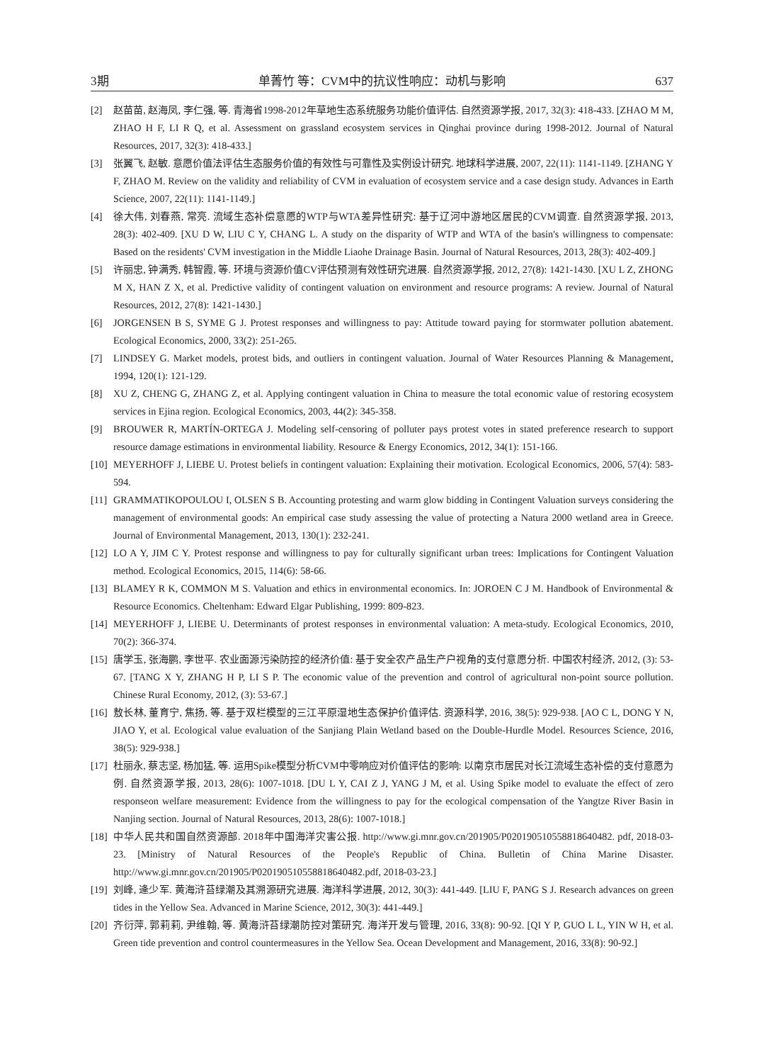3期 单菁竹 等：CVM中的抗议性响应：动机与影响 637
[2] 赵苗苗, 赵海凤, 李仁强, 等. 青海省1998-2012年草地生态系统服务功能价值评估. 自然资源学报, 2017, 32(3): 418-433. [ZHAO M M, ZHAO H F, LI R Q, et al. Assessment on grassland ecosystem services in Qinghai province during 1998-2012. Journal of Natural Resources, 2017, 32(3): 418-433.]
[3] 张翼飞, 赵敏. 意愿价值法评估生态服务价值的有效性与可靠性及实例设计研究. 地球科学进展, 2007, 22(11): 1141-1149. [ZHANG Y F, ZHAO M. Review on the validity and reliability of CVM in evaluation of ecosystem service and a case design study. Advances in Earth Science, 2007, 22(11): 1141-1149.]
[4] 徐大伟, 刘春燕, 常亮. 流域生态补偿意愿的WTP与WTA差异性研究: 基于辽河中游地区居民的CVM调查. 自然资源学报, 2013, 28(3): 402-409. [XU D W, LIU C Y, CHANG L. A study on the disparity of WTP and WTA of the basin's willingness to compensate: Based on the residents' CVM investigation in the Middle Liaohe Drainage Basin. Journal of Natural Resources, 2013, 28(3): 402-409.]
[5] 许丽忠, 钟满秀, 韩智霞, 等. 环境与资源价值CV评估预测有效性研究进展. 自然资源学报, 2012, 27(8): 1421-1430. [XU L Z, ZHONG M X, HAN Z X, et al. Predictive validity of contingent valuation on environment and resource programs: A review. Journal of Natural Resources, 2012, 27(8): 1421-1430.]
[6] JORGENSEN B S, SYME G J. Protest responses and willingness to pay: Attitude toward paying for stormwater pollution abatement. Ecological Economics, 2000, 33(2): 251-265.
[7] LINDSEY G. Market models, protest bids, and outliers in contingent valuation. Journal of Water Resources Planning & Management, 1994, 120(1): 121-129.
[8] XU Z, CHENG G, ZHANG Z, et al. Applying contingent valuation in China to measure the total economic value of restoring ecosystem services in Ejina region. Ecological Economics, 2003, 44(2): 345-358.
[9] BROUWER R, MARTÍN-ORTEGA J. Modeling self-censoring of polluter pays protest votes in stated preference research to support resource damage estimations in environmental liability. Resource & Energy Economics, 2012, 34(1): 151-166.
[10] MEYERHOFF J, LIEBE U. Protest beliefs in contingent valuation: Explaining their motivation. Ecological Economics, 2006, 57(4): 583-594.
[11] GRAMMATIKOPOULOU I, OLSEN S B. Accounting protesting and warm glow bidding in Contingent Valuation surveys considering the management of environmental goods: An empirical case study assessing the value of protecting a Natura 2000 wetland area in Greece. Journal of Environmental Management, 2013, 130(1): 232-241.
[12] LO A Y, JIM C Y. Protest response and willingness to pay for culturally significant urban trees: Implications for Contingent Valuation method. Ecological Economics, 2015, 114(6): 58-66.
[13] BLAMEY R K, COMMON M S. Valuation and ethics in environmental economics. In: JOROEN C J M. Handbook of Environmental & Resource Economics. Cheltenham: Edward Elgar Publishing, 1999: 809-823.
[14] MEYERHOFF J, LIEBE U. Determinants of protest responses in environmental valuation: A meta-study. Ecological Economics, 2010, 70(2): 366-374.
[15] 唐学玉, 张海鹏, 李世平. 农业面源污染防控的经济价值: 基于安全农产品生产户视角的支付意愿分析. 中国农村经济, 2012, (3): 53-67. [TANG X Y, ZHANG H P, LI S P. The economic value of the prevention and control of agricultural non-point source pollution. Chinese Rural Economy, 2012, (3): 53-67.]
[16] 敖长林, 董育宁, 焦扬, 等. 基于双栏模型的三江平原湿地生态保护价值评估. 资源科学, 2016, 38(5): 929-938. [AO C L, DONG Y N, JIAO Y, et al. Ecological value evaluation of the Sanjiang Plain Wetland based on the Double-Hurdle Model. Resources Science, 2016, 38(5): 929-938.]
[17] 杜丽永, 蔡志坚, 杨加猛, 等. 运用Spike模型分析CVM中零响应对价值评估的影响: 以南京市居民对长江流域生态补偿的支付意愿为例. 自然资源学报, 2013, 28(6): 1007-1018. [DU L Y, CAI Z J, YANG J M, et al. Using Spike model to evaluate the effect of zero responseon welfare measurement: Evidence from the willingness to pay for the ecological compensation of the Yangtze River Basin in Nanjing section. Journal of Natural Resources, 2013, 28(6): 1007-1018.]
[18] 中华人民共和国自然资源部. 2018年中国海洋灾害公报. http://www.gi.mnr.gov.cn/201905/P020190510558818640482. pdf, 2018-03-23. [Ministry of Natural Resources of the People's Republic of China. Bulletin of China Marine Disaster. http://www.gi.mnr.gov.cn/201905/P020190510558818640482.pdf, 2018-03-23.]
[19] 刘峰, 逄少军. 黄海浒苔绿潮及其溯源研究进展. 海洋科学进展, 2012, 30(3): 441-449. [LIU F, PANG S J. Research advances on green tides in the Yellow Sea. Advanced in Marine Science, 2012, 30(3): 441-449.]
[20] 齐衍萍, 郭莉莉, 尹维翰, 等. 黄海浒苔绿潮防控对策研究. 海洋开发与管理, 2016, 33(8): 90-92. [QI Y P, GUO L L, YIN W H, et al. Green tide prevention and control countermeasures in the Yellow Sea. Ocean Development and Management, 2016, 33(8): 90-92.]